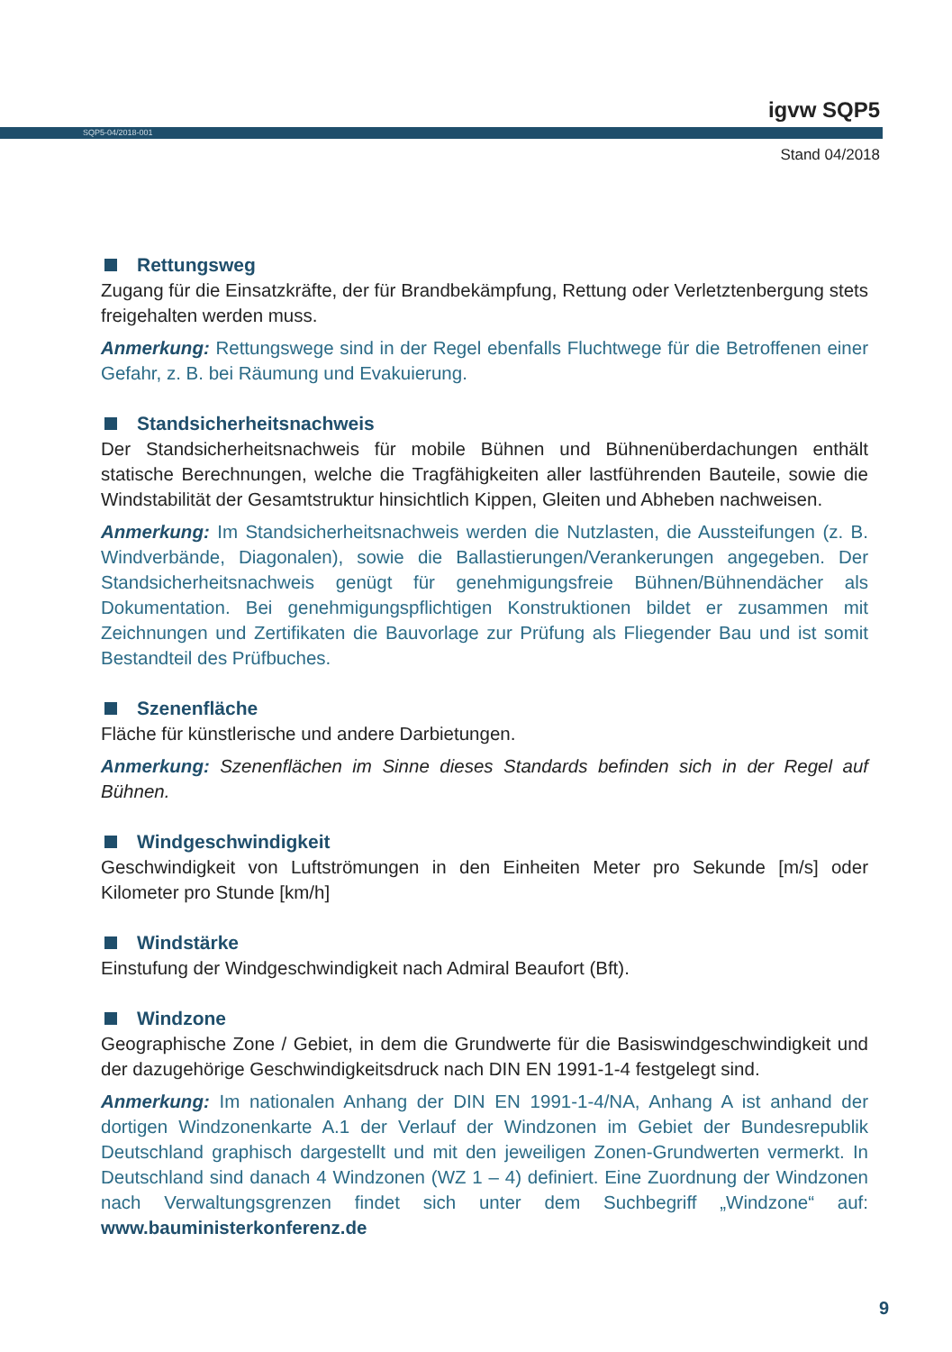igvw SQP5
SQP5-04/2018-001
Stand 04/2018
Rettungsweg
Zugang für die Einsatzkräfte, der für Brandbekämpfung, Rettung oder Verletztenbergung stets freigehalten werden muss.
Anmerkung: Rettungswege sind in der Regel ebenfalls Fluchtwege für die Betroffenen einer Gefahr, z. B. bei Räumung und Evakuierung.
Standsicherheitsnachweis
Der Standsicherheitsnachweis für mobile Bühnen und Bühnenüberdachungen enthält statische Berechnungen, welche die Tragfähigkeiten aller lastführenden Bauteile, sowie die Windstabilität der Gesamtstruktur hinsichtlich Kippen, Gleiten und Abheben nachweisen.
Anmerkung: Im Standsicherheitsnachweis werden die Nutzlasten, die Aussteifungen (z. B. Windverbände, Diagonalen), sowie die Ballastierungen/Verankerungen angegeben. Der Standsicherheitsnachweis genügt für genehmigungsfreie Bühnen/Bühnendächer als Dokumentation. Bei genehmigungspflichtigen Konstruktionen bildet er zusammen mit Zeichnungen und Zertifikaten die Bauvorlage zur Prüfung als Fliegender Bau und ist somit Bestandteil des Prüfbuches.
Szenenfläche
Fläche für künstlerische und andere Darbietungen.
Anmerkung: Szenenflächen im Sinne dieses Standards befinden sich in der Regel auf Bühnen.
Windgeschwindigkeit
Geschwindigkeit von Luftströmungen in den Einheiten Meter pro Sekunde [m/s] oder Kilometer pro Stunde [km/h]
Windstärke
Einstufung der Windgeschwindigkeit nach Admiral Beaufort (Bft).
Windzone
Geographische Zone / Gebiet, in dem die Grundwerte für die Basiswindgeschwindigkeit und der dazugehörige Geschwindigkeitsdruck nach DIN EN 1991-1-4 festgelegt sind.
Anmerkung: Im nationalen Anhang der DIN EN 1991-1-4/NA, Anhang A ist anhand der dortigen Windzonenkarte A.1 der Verlauf der Windzonen im Gebiet der Bundesrepublik Deutschland graphisch dargestellt und mit den jeweiligen Zonen-Grundwerten vermerkt. In Deutschland sind danach 4 Windzonen (WZ 1 – 4) definiert. Eine Zuordnung der Windzonen nach Verwaltungsgrenzen findet sich unter dem Suchbegriff „Windzone“ auf: www.bauministerkonferenz.de
9